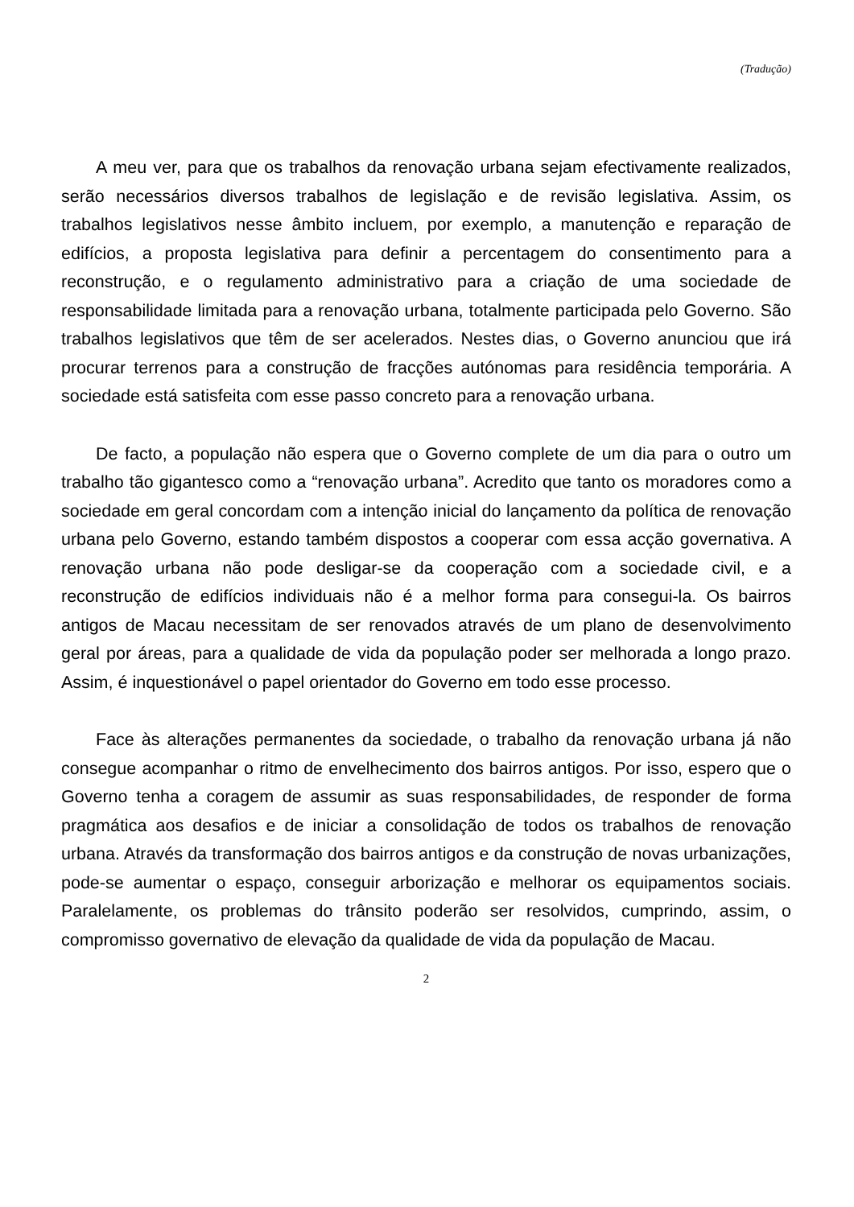(Tradução)
A meu ver, para que os trabalhos da renovação urbana sejam efectivamente realizados, serão necessários diversos trabalhos de legislação e de revisão legislativa. Assim, os trabalhos legislativos nesse âmbito incluem, por exemplo, a manutenção e reparação de edifícios, a proposta legislativa para definir a percentagem do consentimento para a reconstrução, e o regulamento administrativo para a criação de uma sociedade de responsabilidade limitada para a renovação urbana, totalmente participada pelo Governo. São trabalhos legislativos que têm de ser acelerados. Nestes dias, o Governo anunciou que irá procurar terrenos para a construção de fracções autónomas para residência temporária. A sociedade está satisfeita com esse passo concreto para a renovação urbana.
De facto, a população não espera que o Governo complete de um dia para o outro um trabalho tão gigantesco como a “renovação urbana”. Acredito que tanto os moradores como a sociedade em geral concordam com a intenção inicial do lançamento da política de renovação urbana pelo Governo, estando também dispostos a cooperar com essa acção governativa. A renovação urbana não pode desligar-se da cooperação com a sociedade civil, e a reconstrução de edifícios individuais não é a melhor forma para consegui-la. Os bairros antigos de Macau necessitam de ser renovados através de um plano de desenvolvimento geral por áreas, para a qualidade de vida da população poder ser melhorada a longo prazo. Assim, é inquestionável o papel orientador do Governo em todo esse processo.
Face às alterações permanentes da sociedade, o trabalho da renovação urbana já não consegue acompanhar o ritmo de envelhecimento dos bairros antigos. Por isso, espero que o Governo tenha a coragem de assumir as suas responsabilidades, de responder de forma pragmática aos desafios e de iniciar a consolidação de todos os trabalhos de renovação urbana. Através da transformação dos bairros antigos e da construção de novas urbanizações, pode-se aumentar o espaço, conseguir arborização e melhorar os equipamentos sociais. Paralelamente, os problemas do trânsito poderão ser resolvidos, cumprindo, assim, o compromisso governativo de elevação da qualidade de vida da população de Macau.
2